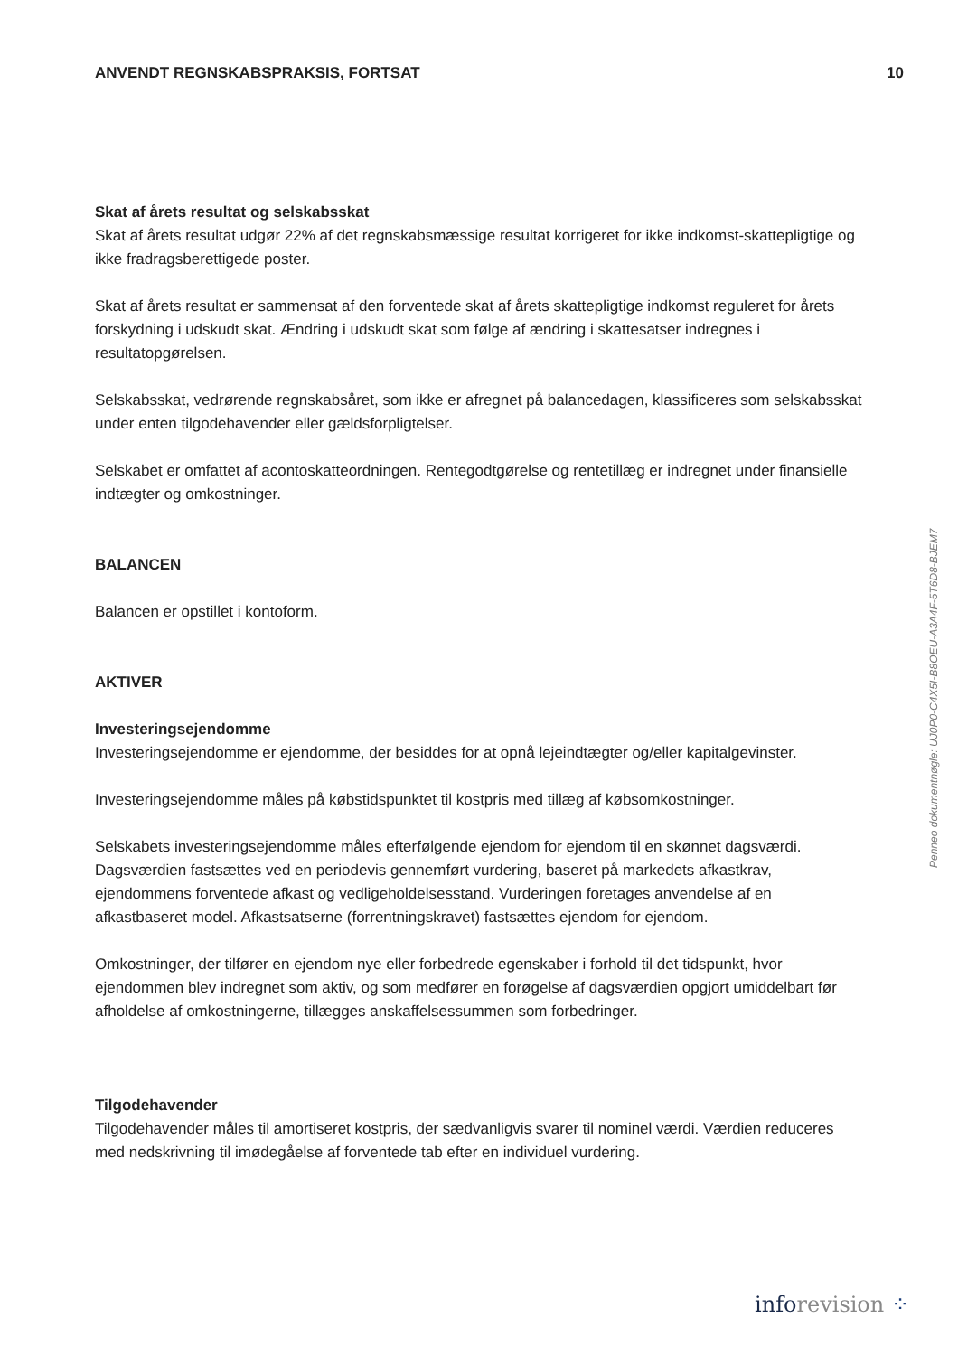ANVENDT REGNSKABSPRAKSIS, FORTSAT 10
Skat af årets resultat og selskabsskat
Skat af årets resultat udgør 22% af det regnskabsmæssige resultat korrigeret for ikke indkomst-skattepligtige og ikke fradragsberettigede poster.
Skat af årets resultat er sammensat af den forventede skat af årets skattepligtige indkomst reguleret for årets forskydning i udskudt skat. Ændring i udskudt skat som følge af ændring i skattesatser indregnes i resultatopgørelsen.
Selskabsskat, vedrørende regnskabsåret, som ikke er afregnet på balancedagen, klassificeres som selskabsskat under enten tilgodehavender eller gældsforpligtelser.
Selskabet er omfattet af acontoskatteordningen. Rentegodtgørelse og rentetillæg er indregnet under finansielle indtægter og omkostninger.
BALANCEN
Balancen er opstillet i kontoform.
AKTIVER
Investeringsejendomme
Investeringsejendomme er ejendomme, der besiddes for at opnå lejeindtægter og/eller kapitalgevinster.
Investeringsejendomme måles på købstidspunktet til kostpris med tillæg af købsomkostninger.
Selskabets investeringsejendomme måles efterfølgende ejendom for ejendom til en skønnet dagsværdi. Dagsværdien fastsættes ved en periodevis gennemført vurdering, baseret på markedets afkastkrav, ejendommens forventede afkast og vedligeholdelsesstand. Vurderingen foretages anvendelse af en afkastbaseret model. Afkastsatserne (forrentningskravet) fastsættes ejendom for ejendom.
Omkostninger, der tilfører en ejendom nye eller forbedrede egenskaber i forhold til det tidspunkt, hvor ejendommen blev indregnet som aktiv, og som medfører en forøgelse af dagsværdien opgjort umiddelbart før afholdelse af omkostningerne, tillægges anskaffelsessummen som forbedringer.
Tilgodehavender
Tilgodehavender måles til amortiseret kostpris, der sædvanligvis svarer til nominel værdi. Værdien reduceres med nedskrivning til imødegåelse af forventede tab efter en individuel vurdering.
Penneo dokumentnøgle: UJ0P0-C4X5I-B8OEU-A3A4F-5T6D8-BJEM7
info revision ⁘